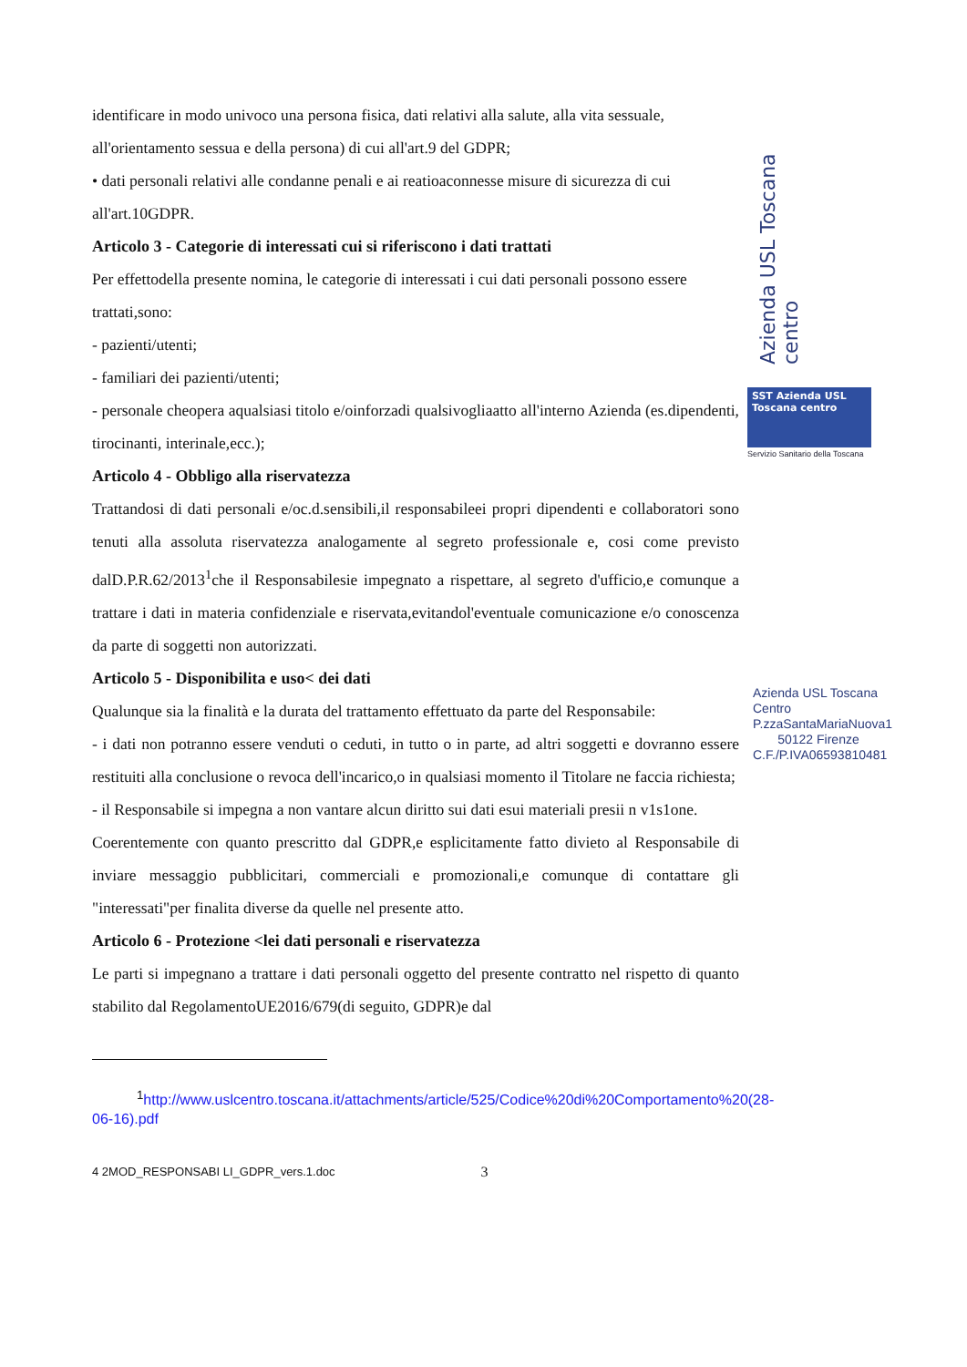identificare in modo univoco una persona fisica, dati relativi alla salute, alla vita sessuale, all'orientamento sessua e della persona) di cui all'art.9 del GDPR;
• dati personali relativi alle condanne penali e ai reatioaconnesse misure di sicurezza di cui all'art.10GDPR.
Articolo 3 - Categorie di interessati cui si riferiscono i dati trattati
Per effettodella presente nomina, le categorie di interessati i cui dati personali possono essere trattati,sono:
- pazienti/utenti;
- familiari dei pazienti/utenti;
- personale cheopera aqualsiasi titolo e/oinforzadi qualsivogliaatto all'interno Azienda (es.dipendenti, tirocinanti, interinale,ecc.);
Articolo 4 - Obbligo alla riservatezza
Trattandosi di dati personali e/oc.d.sensibili,il responsabileei propri dipendenti e collaboratori sono tenuti alla assoluta riservatezza analogamente al segreto professionale e, cosi come previsto dalD.P.R.62/2013<sup>1</sup>che il Responsabilesie impegnato a rispettare, al segreto d'ufficio,e comunque a trattare i dati in materia confidenziale e riservata,evitandol'eventuale comunicazione e/o conoscenza da parte di soggetti non autorizzati.
Articolo 5 - Disponibilita e uso< dei dati
Qualunque sia la finalità e la durata del trattamento effettuato da parte del Responsabile:
- i dati non potranno essere venduti o ceduti, in tutto o in parte, ad altri soggetti e dovranno essere restituiti alla conclusione o revoca dell'incarico,o in qualsiasi momento il Titolare ne faccia richiesta;
- il Responsabile si impegna a non vantare alcun diritto sui dati esui materiali presii n v1s1one.
Coerentemente con quanto prescritto dal GDPR,e esplicitamente fatto divieto al Responsabile di inviare messaggio pubblicitari, commerciali e promozionali,e comunque di contattare gli "interessati"per finalita diverse da quelle nel presente atto.
Articolo 6 - Protezione <lei dati personali e riservatezza
Le parti si impegnano a trattare i dati personali oggetto del presente contratto nel rispetto di quanto stabilito dal RegolamentoUE2016/679(di seguito, GDPR)e dal
<sup>1</sup> http://www.uslcentro.toscana.it/attachments/article/525/Codice%20di%20Comportamento%20(28-06-16).pdf
4 2MOD_RESPONSABI LI_GDPR_vers.1.doc 3
Azienda USL Toscana centro
SST Azienda USL Toscana centro
Servizio Sanitario della Toscana
Azienda USL Toscana Centro P.zzaSantaMariaNuova1
50122 Firenze
C.F./P.IVA06593810481